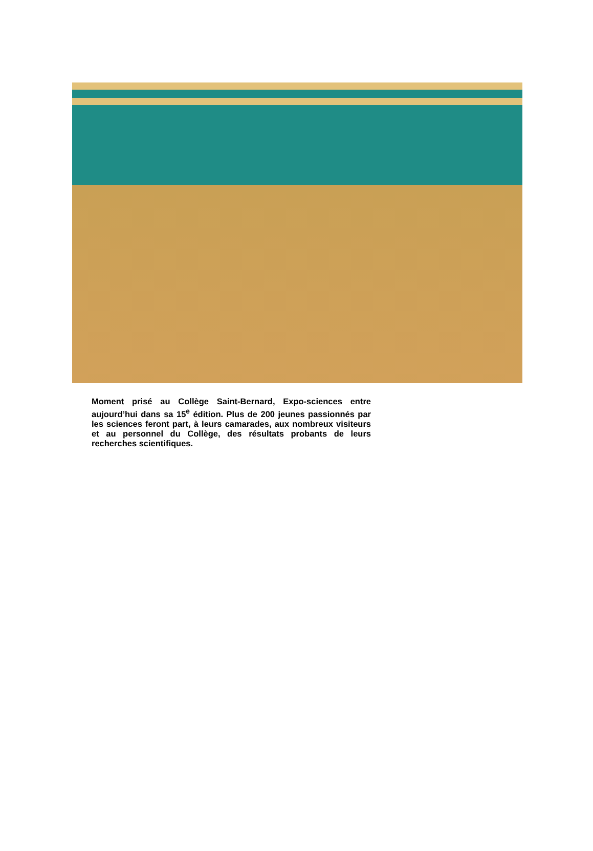Moment prisé au Collège Saint-Bernard, Expo-sciences entre aujourd’hui dans sa 15<sup>e</sup> édition. Plus de 200 jeunes passionnés par les sciences feront part, à leurs camarades, aux nombreux visiteurs et au personnel du Collège, des résultats probants de leurs recherches scientifiques.